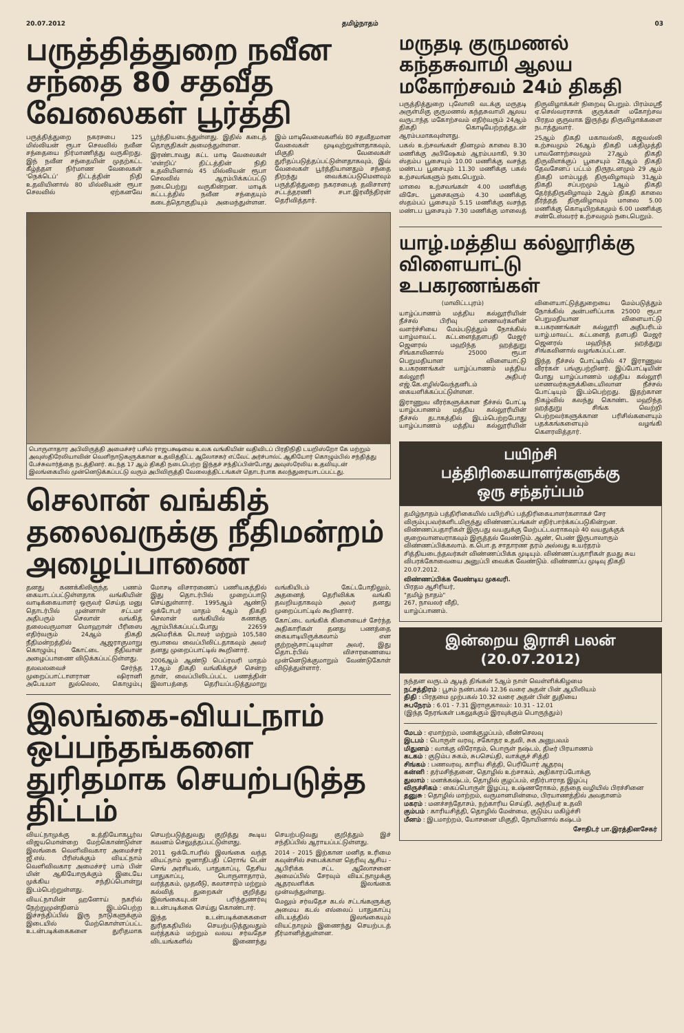20.07.2012 தமிழ்நாதம் 03
பருத்தித்துறை நவீன சந்தை 80 சதவீத வேலைகள் பூர்த்தி
பருத்தித்துறை நகரசபை 125 மில்லியன் ரூபா செலவில் நவீன சந்தையை நிர்மாணித்து வருகிறது. இந் நவீன சந்தையின் முதற்கட்ட கீழ்த்தள நிர்மாண வேலைகள் 'நெக்டெப்' திட்டத்தின் நிதி உதவியினால் 80 மில்லியன் ரூபா செலவில் ஏற்கனவே பூர்த்தியடைந்துள்ளது. இதில் கடைத் தொகுதிகள் அமைந்துள்ளன.
இரண்டாவது கட்ட மாடி வேலைகள் 'என்றிப்' திட்டத்தின் நிதி உதவியினால் 45 மில்லியன் ரூபா செலவில் ஆரம்பிக்கப்பட்டு நடைபெற்று வருகின்றன. மாடிக் கட்டடத்தில் நவீன சந்தையும் கடைத்தொகுதியும் அமைந்துள்ளன. இம் மாடிவேலைகளில் 80 சதவீதமான வேலைகள் முடிவுற்றுள்ளதாகவும், மிகுதி வேலைகள் துரிதப்படுத்தப்பட்டுள்ளதாகவும், இவ் வேலைகள் பூர்த்தியானதும் சந்தை திறந்து வைக்கப்படுமெனவும் பருத்தித்துறை நகரசபைத் தவிசாளர் சட்டத்தரணி சபா.இரவீந்திரன் தெரிவித்தார்.
பொருளாதார அபிவிருத்தி அமைச்சர் பசில் ராஜபக்ஷவை உலக வங்கியின் வதிவிடப் பிரதிநிதி டயறிஸ்றோ கே மற்றும் அவுஸ்திரேலியாவின் வெளிநாடுகளுக்கான உதவித்திட்ட ஆலோசகர் எட்வேட் அர்ச்பால்ட் ஆகியோர் கொழும்பில் சந்தித்து பேச்சுவார்த்தை நடத்தினர். கடந்த 17 ஆம் திகதி நடைபெற்ற இந்தச் சந்திப்பின்போது அவுஸ்ரேலிய உதவியுடன் இலங்கையில் முன்னெடுக்கப்பட்டு வரும் அபிவிருத்தி வேலைத்திட்டங்கள் தொடர்பாக கலந்துரையாடப்பட்டது.
செலான் வங்கித் தலைவருக்கு நீதிமன்றம் அழைப்பாணை
தனது கணக்கிலிருந்த பணம் கையாடப்பட்டுள்ளதாக வங்கியின் வாடிக்கையாளர் ஒருவர் செய்த மனு தொடர்பில் முன்னாள் சட்டமா அதிபரும் செலான் வங்கித் தலைவருமான மொஹான் பீரிஸை எதிர்வரும் 24ஆம் திகதி நீதிமன்றத்தில் ஆஜராகுமாறு கொழும்பு கோட்டை நீதிவான் அழைப்பாணை விடுக்கப்பட்டுள்ளது.
தலவலவைச் சேர்ந்த முறைப்பாட்டாளரான ஷிரானி அபேயமா துல்லெல, கொழும்பு மோசடி விசாரணைப் பணியகத்தில் இது தொடர்பில் முறைப்பாடு செய்துள்ளார். 1995ஆம் ஆண்டு ஒக்டோபர் மாதம் 4ஆம் திகதி செலான் வங்கியில் கணக்கு ஆரம்பிக்கப்பட்டபோது 22659 அமெரிக்க டொலர் மற்றும் 105,580 ரூபாவை வைப்பிலிட்டதாகவும் அவர் தனது முறைப்பாட்டில் கூறினார்.
2006ஆம் ஆண்டு பெப்ரவரி மாதம் 17ஆம் திகதி வங்கிக்குச் சென்ற தான், வைப்பிலிடப்பட்ட பணத்தின் இலாபத்தை தெரியப்படுத்துமாறு வங்கியிடம் கேட்டபோதிலும், அதனைத் தெரிவிக்க வங்கி தவறியதாகவும் அவர் தனது முறைப்பாட்டில் கூறினார்.
கோட்டை வங்கிக் கிளையைச் சேர்ந்த அதிகாரிகள் தனது பணத்தை கையாடியிருக்கலாம் என குற்றஞ்சாட்டியுள்ள அவர், இது தொடர்பில் விசாரணையை முன்னெடுக்குமாறும் வேண்டுகோள் விடுத்துள்ளார்.
இலங்கை-வியட்நாம் ஒப்பந்தங்களை துரிதமாக செயற்படுத்த திட்டம்
வியட்நாமுக்கு உத்தியோகபூர்வ விஜயமொன்றை மேற்கொண்டுள்ள இலங்கை வெளிவிவகார அமைச்சர் ஜீ.எல். பீரிஸ்க்கும் வியட்நாம் வெளிவிவகார அமைச்சர் பாம் பின் மின் ஆகியோருக்கும் இடையே முக்கிய சந்திப்பொன்று இடம்பெற்றுள்ளது.
வியட்நாமின் ஹனோய் நகரில் நேற்றுமுன்தினம் இடம்பெற்ற இச்சந்திப்பில் இரு நாடுகளுக்கும் இடையில் மேற்கொள்ளப்பட்ட உடன்படிக்கைகளை துரிதமாக செயற்படுத்துவது குறித்து கூடிய கவனம் செலுத்தப்பட்டுள்ளது.
2011 ஒக்டோபரில் இலங்கை வந்த வியட்நாம் ஜனாதிபதி ட்ரொங் டென் செங் அரசியல், பாதுகாப்பு, தேசிய பாதுகாப்பு, பொருளாதாரம், வர்த்தகம், முதலீடு, கலாசாரம் மற்றும் கல்வித் துறைகள் குறித்து இலங்கையுடன் பரிந்துணர்வு உடன்படிக்கை செய்து கொண்டார்.
இந்த உடன்படிக்கைகளை துரிதகதியில் செயற்படுத்துவதும் வர்த்தகம் மற்றும் வலய சர்வதேச விடயங்களில் இணைந்து செயற்படுவது குறித்தும் இச் சந்திப்பில் ஆராயப்பட்டுள்ளது.
2014 - 2015 இற்கான மனித உரிமை கவுன்சில் சபைக்கான தெரிவு ஆசிய - ஆபிரிக்க சட்ட ஆலோசனை அமைப்பில் சேரவும் வியட்நாமுக்கு ஆதரவளிக்க இலங்கை முன்வந்துள்ளது.
மேலும் சர்வதேச கடல் சட்டங்களுக்கு அமைய கடல் எல்லைப் பாதுகாப்பு விடயத்தில் இலங்கையும் வியட்நாமும் இணைந்து செயற்படத் தீர்மானித்துள்ளன.
மருதடி குருமணல் கந்தசுவாமி ஆலய மகோற்சவம் 24ம் திகதி
பருத்தித்துறை புலோலி வடக்கு மருதடி அருள்மிகு குருமணல் கந்தசுவாமி ஆலய வருடாந்த மகோற்சவம் எதிர்வரும் 24ஆம் திகதி கொடியேற்றத்துடன் ஆரம்பமாகவுள்ளது.
பகல் உற்சவங்கள் தினமும் காலை 8.30 மணிக்கு அபிஷேகம் ஆரம்பமாகி, 9.30 ஸ்தம்ப பூசையும் 10.00 மணிக்கு வசந்த மண்டப பூசையும் 11.30 மணிக்கு பகல் உற்சவங்களும் நடைபெறும்.
மாலை உற்சவங்கள் 4.00 மணிக்கு விசேட பூசைகளும் 4.30 மணிக்கு ஸ்தம்பப் பூசையும் 5.15 மணிக்கு வசந்த மண்டப பூசையும் 7.30 மணிக்கு மாலைத் திருவிழாக்கள் நிறைவு பெறும். பிரம்மஸ்ரீ ஏ.செல்வராசாக் குருக்கள் மகோற்சவ பிரதம குருவாக இருந்து திருவிழாக்களை நடாத்துவார்.
25ஆம் திகதி மகாவல்லி, கஜவல்லி உற்சவமும் 26ஆம் திகதி பக்திமுத்தி பாவனோற்சவமும் 27ஆம் திகதி திருவிளக்குப் பூசையும் 28ஆம் திகதி தேவசேனப் பட்டம் திருநடனமும் 29 ஆம் திகதி மாம்பழத் திருவிழாவும் 31ஆம் திகதி சப்பறமும் 1ஆம் திகதி தேர்த்திருவிழாவும் 2ஆம் திகதி காலை தீர்த்தத் திருவிழாவும் மாலை 5.00 மணிக்கு கொடியிறக்கமும் 6.00 மணிக்கு சண்டேஸ்வரர் உற்சவமும் நடைபெறும்.
யாழ்.மத்திய கல்லூரிக்கு விளையாட்டு உபகரணங்கள்
(மாவிட்டபுரம்)
யாழ்ப்பாணம் மத்திய கல்லூரியின் நீச்சல் பிரிவு மாணவர்களின் வளர்ச்சியை மேம்படுத்தும் நோக்கில் யாழ்மாவட்ட கட்டளைத்தளபதி மேஜர் ஜெனரல் மஹிந்த ஹத்துறு சிங்காவினால் 25000 ரூபா பெறுமதியான விளையாட்டு உபகரணங்கள் யாழ்ப்பாணம் மத்திய கல்லூரி அதிபர் எஜ்.கே.எழில்வேந்தனிடம் கையளிக்கப்பட்டுள்ளன.
இராணுவ வீரர்களுக்கான நீச்சல் போட்டி யாழ்ப்பாணம் மத்திய கல்லூரியின் நீச்சல் தடாகத்தில் இடம்பெற்றபோது யாழ்ப்பாணம் மத்திய கல்லூரியின் விளையாட்டுத்துறையை மேம்படுத்தும் நோக்கில் அன்பளிப்பாக 25000 ரூபா பெறுமதியான விளையாட்டு உபகரணங்கள் கல்லூரி அதிபரிடம் யாழ்.மாவட்ட கட்டளைத் தளபதி மேஜர் ஜெனரல் மஹிந்த ஹத்துறு சிங்கவினால் வழங்கப்பட்டன.
இந்த நீச்சல் போட்டியில் 47 இராணுவ வீரர்கள் பங்குபற்றினர். இப்போட்டியின் போது யாழ்ப்பாணம் மத்திய கல்லூரி மாணவர்களுக்கிடையிலான நீச்சல் போட்டியும் இடம்பெற்றது. இதற்கான நிகழ்வில் கலந்து கொண்ட மஹிந்த ஹத்துறு சிங்க வெற்றி பெற்றவர்களுக்கான பரிசில்களையும் பதக்கங்களையும் வழங்கி கௌரவித்தார்.
பயிற்சி
பத்திரிகையாளர்களுக்கு
ஒரு சந்தர்ப்பம்
தமிழ்நாதம் பத்திரிகையில் பயிற்சிப் பத்திரிகையாளர்களாகச் சேர விரும்புபவர்களிடமிருந்து விண்ணப்பங்கள் எதிர்பார்க்கப்படுகின்றன. விண்ணப்பதாரிகள் இருபது வயதுக்கு மேற்பட்டவராகவும் 40 வயதுக்குக் குறைவானவராகவும் இருத்தல் வேண்டும். ஆண், பெண் இருபாலாரும் விண்ணப்பிக்கலாம். க.பொ.த சாதாரண தரம் அல்லது உயர்தரம் சித்தியடைந்தவர்கள் விண்ணப்பிக்க முடியும். விண்ணப்பதாரிகள் தமது சுய விபரக்கோவையை அனுப்பி வைக்க வேண்டும். விண்ணப்ப முடிவு திகதி 20.07.2012.
விண்ணப்பிக்க வேண்டிய முகவரி.
பிரதம ஆசிரியர்,
"தமிழ் நாதம்"
267, நாவலர் வீதி,
யாழ்ப்பாணம்.
இன்றைய இராசி பலன் (20.07.2012)
நந்தன வருடம் ஆடித் திங்கள் 5ஆம் நாள் வெள்ளிக்கிழமை
நட்சத்திரம் : பூசம் நண்பகல் 12.36 வரை அதன் பின் ஆயிலியம்
திதி : பிரதமை முற்பகல் 10.32 வரை அதன் பின் துதியை
சுபநேரம் : 6.01 - 7.31 இராகுகாலம்: 10.31 - 12.01
(இந்த நேரங்கள் பகலுக்கும் இரவுக்கும் பொருந்தும்)
மேடம் : ஏமாற்றம், மனக்குழப்பம், வீண்செலவு
இடபம் : பொருள் வரவு, சகோதர உதவி, சுக அனுபவம்
மிதுனம் : வாக்கு விரோதம், பொருள் நஷ்டம், திடீர் பிரயாணம்
கடகம் : குடும்ப சுகம், சுபசெய்தி, வாக்குச் சித்தி
சிங்கம் : பணவரவு, காரிய சித்தி, பெரியோர் ஆதரவு
கன்னி : தர்மசிந்தனை, தொழில் உற்சாகம், அதிகாரப்போக்கு
துலாம் : மனக்கஷ்டம், தொழில் குழப்பம், எதிர்பாராத இழப்பு
விருச்சிகம் : கைப்பொருள் இழப்பு, உஷ்ணரோகம், தந்தை வழியில் பிரச்சினை
தனுசு : தொழில் மாற்றம், வருமானமின்மை, பிரயாணத்தில் அவதானம்
மகரம் : மனச்சந்தோசம், நற்காரிய செய்தி, அந்நியர் உதவி
கும்பம் : காரியசித்தி, தொழில் மேன்மை, குடும்ப மகிழ்ச்சி
மீனம் : இடமாற்றம், யோசனை மிகுதி, நோயினால் கஷ்டம்
சோதிடர் பா.இரத்தினசேகர்